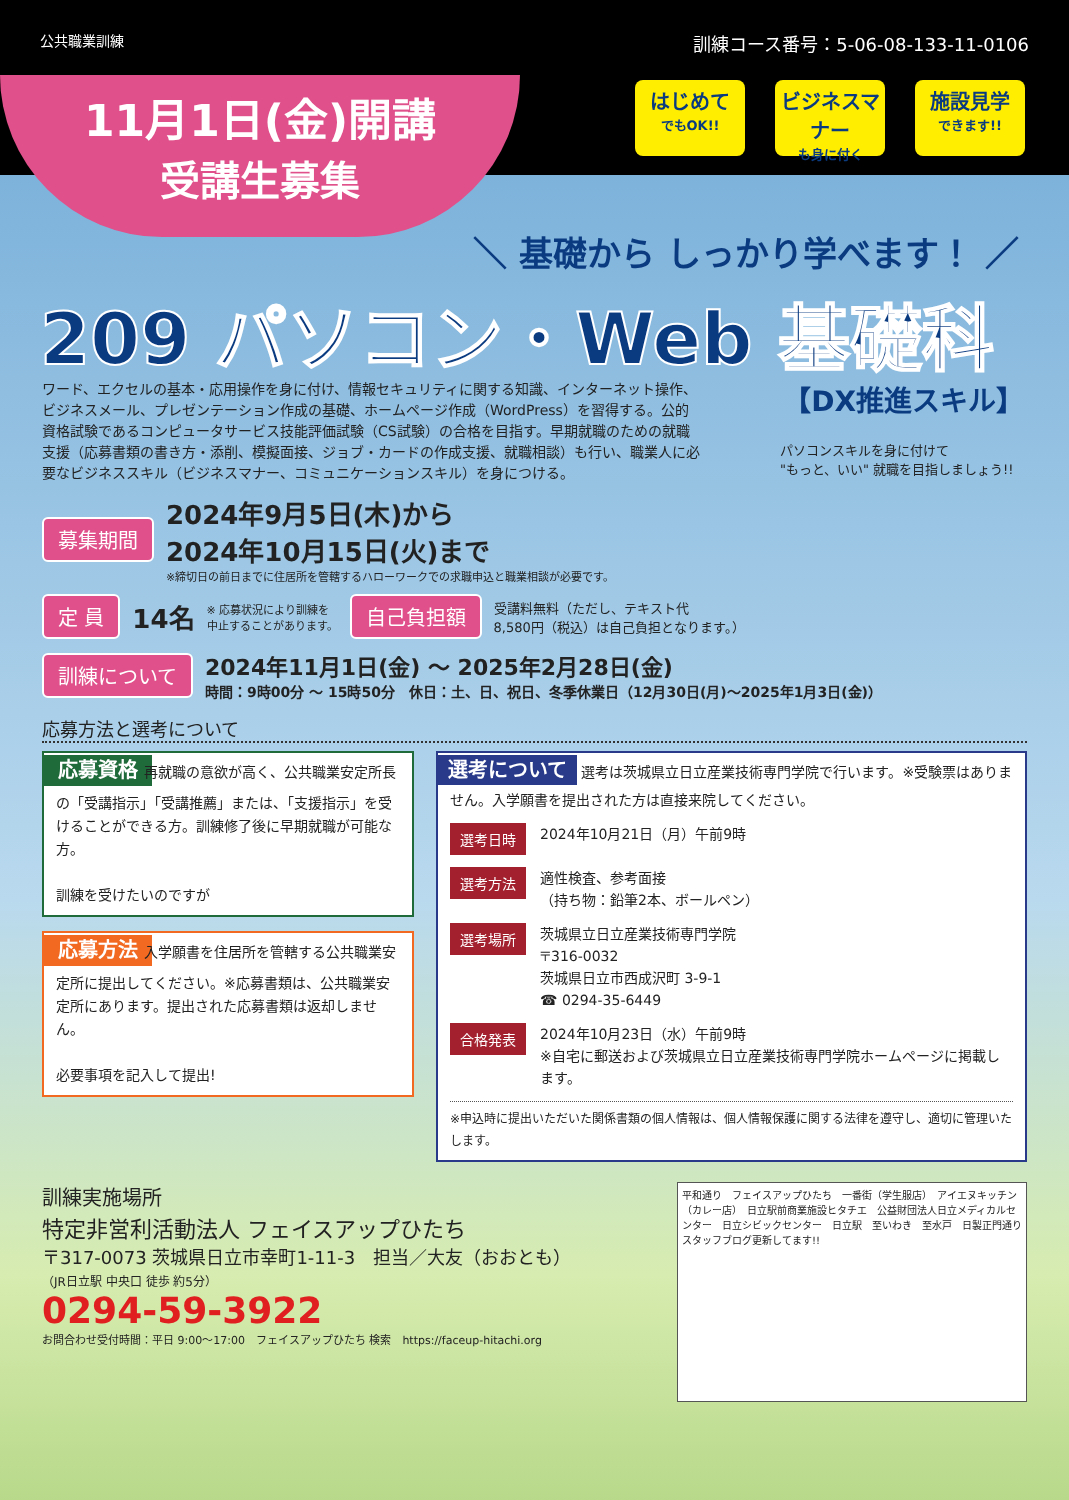公共職業訓練
訓練コース番号：5-06-08-133-11-0106
11月1日(金)開講
受講生募集
はじめて
でもOK!!
ビジネスマナー
も身に付く
施設見学
できます!!
＼ 基礎から しっかり学べます！ ／
209 パソコン・Web 基礎科
【DX推進スキル】
ワード、エクセルの基本・応用操作を身に付け、情報セキュリティに関する知識、インターネット操作、ビジネスメール、プレゼンテーション作成の基礎、ホームページ作成（WordPress）を習得する。公的資格試験であるコンピュータサービス技能評価試験（CS試験）の合格を目指す。早期就職のための就職支援（応募書類の書き方・添削、模擬面接、ジョブ・カードの作成支援、就職相談）も行い、職業人に必要なビジネススキル（ビジネスマナー、コミュニケーションスキル）を身につける。
パソコンスキルを身に付けて
"もっと、いい" 就職を目指しましょう!!
募集期間
2024年9月5日(木)から
2024年10月15日(火)まで
※締切日の前日までに住居所を管轄するハローワークでの求職申込と職業相談が必要です。
定 員 14名 ※ 応募状況により訓練を
中止することがあります。 自己負担額 受講料無料（ただし、テキスト代
8,580円（税込）は自己負担となります。）
訓練について
2024年11月1日(金) 〜 2025年2月28日(金)
時間：9時00分 〜 15時50分　休日：土、日、祝日、冬季休業日（12月30日(月)〜2025年1月3日(金)）
応募方法と選考について
応募資格
再就職の意欲が高く、公共職業安定所長の「受講指示」「受講推薦」または、「支援指示」を受けることができる方。訓練修了後に早期就職が可能な方。
訓練を受けたいのですが
応募方法
入学願書を住居所を管轄する公共職業安定所に提出してください。※応募書類は、公共職業安定所にあります。提出された応募書類は返却しません。
必要事項を記入して提出!
選考について
選考は茨城県立日立産業技術専門学院で行います。※受験票はありません。入学願書を提出された方は直接来院してください。
選考日時 2024年10月21日（月）午前9時
選考方法 適性検査、参考面接
（持ち物：鉛筆2本、ボールペン）
選考場所 茨城県立日立産業技術専門学院
〒316-0032
茨城県日立市西成沢町 3-9-1
☎ 0294-35-6449
合格発表 2024年10月23日（水）午前9時
※自宅に郵送および茨城県立日立産業技術専門学院ホームページに掲載します。
※申込時に提出いただいた関係書類の個人情報は、個人情報保護に関する法律を遵守し、適切に管理いたします。
訓練実施場所
特定非営利活動法人 フェイスアップひたち
〒317-0073 茨城県日立市幸町1-11-3　担当／大友（おおとも）
（JR日立駅 中央口 徒歩 約5分）
0294-59-3922
お問合わせ受付時間：平日 9:00〜17:00　フェイスアップひたち 検索　https://faceup-hitachi.org
平和通り　フェイスアップひたち　一番街（学生服店）　アイエヌキッチン（カレー店）　日立駅前商業施設ヒタチエ　公益財団法人日立メディカルセンター　日立シビックセンター　日立駅　至いわき　至水戸　日製正門通り
スタッフブログ更新してます!!